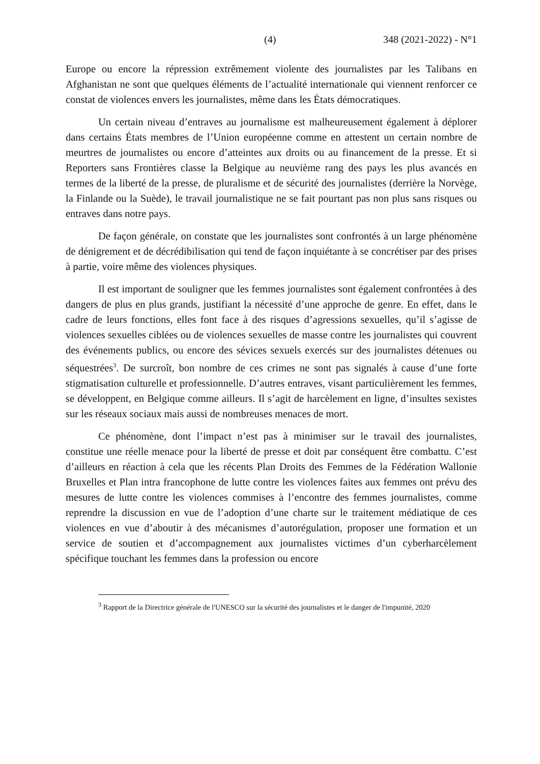(4) 348 (2021-2022) - N°1
Europe ou encore la répression extrêmement violente des journalistes par les Talibans en Afghanistan ne sont que quelques éléments de l’actualité internationale qui viennent renforcer ce constat de violences envers les journalistes, même dans les États démocratiques.
Un certain niveau d’entraves au journalisme est malheureusement également à déplorer dans certains États membres de l’Union européenne comme en attestent un certain nombre de meurtres de journalistes ou encore d’atteintes aux droits ou au financement de la presse. Et si Reporters sans Frontières classe la Belgique au neuvième rang des pays les plus avancés en termes de la liberté de la presse, de pluralisme et de sécurité des journalistes (derrière la Norvège, la Finlande ou la Suède), le travail journalistique ne se fait pourtant pas non plus sans risques ou entraves dans notre pays.
De façon générale, on constate que les journalistes sont confrontés à un large phénomène de dénigrement et de décrédibilisation qui tend de façon inquiétante à se concrétiser par des prises à partie, voire même des violences physiques.
Il est important de souligner que les femmes journalistes sont également confrontées à des dangers de plus en plus grands, justifiant la nécessité d’une approche de genre. En effet, dans le cadre de leurs fonctions, elles font face à des risques d’agressions sexuelles, qu’il s’agisse de violences sexuelles ciblées ou de violences sexuelles de masse contre les journalistes qui couvrent des événements publics, ou encore des sévices sexuels exercés sur des journalistes détenues ou séquestrées<sup>3</sup>. De surcroît, bon nombre de ces crimes ne sont pas signalés à cause d’une forte stigmatisation culturelle et professionnelle. D’autres entraves, visant particulièrement les femmes, se développent, en Belgique comme ailleurs. Il s’agit de harcèlement en ligne, d’insultes sexistes sur les réseaux sociaux mais aussi de nombreuses menaces de mort.
Ce phénomène, dont l’impact n’est pas à minimiser sur le travail des journalistes, constitue une réelle menace pour la liberté de presse et doit par conséquent être combattu. C’est d’ailleurs en réaction à cela que les récents Plan Droits des Femmes de la Fédération Wallonie Bruxelles et Plan intra francophone de lutte contre les violences faites aux femmes ont prévu des mesures de lutte contre les violences commises à l’encontre des femmes journalistes, comme reprendre la discussion en vue de l’adoption d’une charte sur le traitement médiatique de ces violences en vue d’aboutir à des mécanismes d’autorégulation, proposer une formation et un service de soutien et d’accompagnement aux journalistes victimes d’un cyberharcèlement spécifique touchant les femmes dans la profession ou encore
<sup>3</sup> Rapport de la Directrice générale de l'UNESCO sur la sécurité des journalistes et le danger de l'impunité, 2020